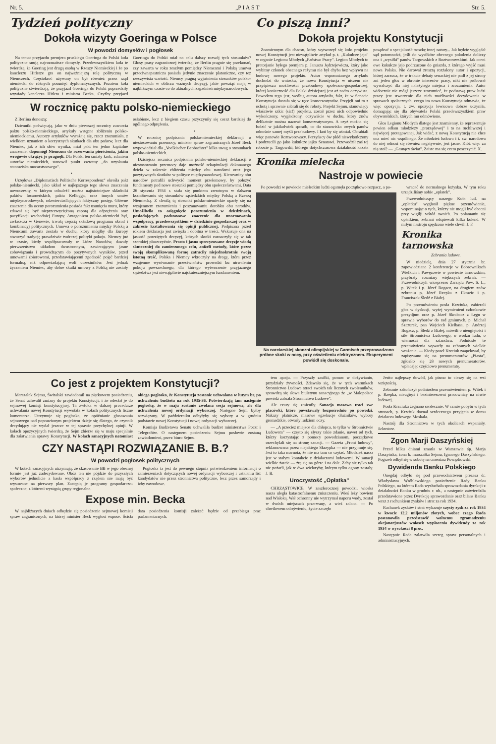Nr. 5. „P I A S T Str. 5.
Tydzień polityczny
Dokoła wizyty Goeringa w Polsce
W powodzi domysłów i pogłosek
Na temat przyjazdu premjera pruskiego Goeringa do Polski koła polityczne snują najrozmaitsze domysły. Przedewszystkiem koła te twierdzą, że Goering jest drugą osobą w Rzeszy Niemieckiej i że po kanclerzu Hitlerze gra on najważniejszą rolę polityczną w Niemczech. Częstokroć używany on był również przez rząd niemiecki do różnych posunięć dyplomatycznych. Pozatem koła polityczne stwierdzają, że przyjazd Goeringa do Polski poprzedziły wywiady kanclerza Hitlera i ministra Becka. Czyżby przyjazd Goeringa do Polski miał na celu dalszy rozwój tych stosunków? Głosy prasy zagranicznej twierdzą, że Berlin pragnie się przekonać, czy zawarta w roku zeszłym pomiędzy Niemcami i Polską umowa przeciwnapastnicza posiada jedynie znaczenie platoniczne, czy też rzeczywista wartość. Niemcy pragną wyjaśnienia stosunków polsko-niemieckich w obliczu ważnych decyzyj, jakie powziąć mają w najbliższym czasie co do aktualnych zagadnień międzynarodowych.
W rocznicę paktu polsko-niemieckiego
Z Berlina donoszą:
Dzienniki poświęcają, jako w dniu pierwszej rocznicy zawarcia paktu polsko-niemieckiego, artykuły wstępne zbliżeniu polsko-niemieckiemu. Autorzy artykułów wyrażają się, rzecz zrozumiała, z wielkiem uznaniem o korzystnych skutkach dla obu państw, lecz dla Niemiec, jak z ich słów wynika, miał pakt ten jedno kapitalne znaczenie: dopomógł Niemcom do rozerwania pierścienia, jakim wrogowie okrążyć je pragnęli. Dla Polski ten śmiały krok, zdaniem autorów niemieckich, stanowił punkt zwrotny „do uzyskania stanowiska mocarstwowego".
•
Urzędowa „Diplomatisch Politische Korrespondenz" określa pakt polsko-niemiecki, jako układ w najlepszego tego słowa znaczeniu nowoczesny, w którym odnaleźć można najistotniejsze składniki paktów locarneńskich, paktu Kellogga, oraz innych umów międzynarodowych, odzwierciadlających faktyczny postęp. Główne znaczenie dla oceny porozumienia posiada fakt usunięcia muru, który zdawał się być nieprzezwyciężoną zaporą dla odprężenia oraz pacyfikacji wschodniej Europy. Antagonizm polsko-niemiecki był, zwłaszcza w Genewie, trwałą częścią składową programu obrad i kombinacyj politycznych. Umowa o porozumieniu między Polską a Niemcami zawarta została w duchu, który mógłby dla Europy stworzyć tradycję prawdziwie twórczej polityki pokoju. Niemcy już w czasie, kiedy współpracowały w Lidze Narodów, dawały pierwszeństwo układom dwustronnym, zawierającym jasne zobowiązania i prowadzącym do pozytywnych wyników, przed umowami zbiorowemi, przedstawiającemi zgodność pojęć bardziej formalną, niż odpowiadającą woli uczestników. Jest jednak życzeniem Niemiec, aby dobre skutki umowy z Polską nie zostały osłabione, lecz z biegiem czasu przyczyniły się coraz bardziej do ogólnego odprężenia.
•
W rocznicę podpisania polsko-niemieckiej deklaracji o niestosowaniu przemocy, minister spraw zagranicznych Józef Beck wypowiedział dla „Voelkischer Beobachter" kilka uwag o stosunkach polsko-niemieckich.
Dzisiejsza rocznica podpisania polsko-niemieckiej deklaracji o niestosowaniu przemocy daje możność rekapitulacji dokonanego dzieła w zakresie zbliżenia między obu narodami oraz jego pozytywnych skutków w polityce międzynarodowej. Kierownicy obu narodów potrafili uchwycić moment przełomowy, by położyć fundamenty pod nowe stosunki pomiędzy obu społeczeństwami. Data 26 stycznia 1934 r. stała się punktem zwrotnym w dalszem kształtowaniu się stosunków sąsiedzkich między Polską a Rzeszą Niemiecką. Z chwilą tą stosunki polsko-niemieckie oparły się na wzajemnem zrozumieniu i poszanowaniu dorobku obu narodów. Umożliwiło to osiągnięcie porozumienia w dziedzinach, posiadających podstawowe znaczenie dla unormowania współpracy, przedewszystkiem w dziedzinie gospodarczej oraz w zakresie kształtowania się opinji publicznej. Podpisana przed rokiem deklaracja jest zwięzła i dobitna w treści. Wskazuje ona na jasność powziętych decyzyj, których skutki zaznaczyły się w tak szerokiej płaszczyźnie. Prosto i jasno sprecyzowane decyzje wiodą skuteczniej do zamierzonego celu, aniżeli metody, które przez swoją skomplikowaną formę zatraciły niejednokrotnie swoją istotną treść. Polska i Niemcy wkroczyły na drogę, która przez wzajemne wyrównanie przeciwieństw prowadzi ku utrwaleniu pokoju powszechnego, dla którego wytworzenie przyjaznego sąsiedztwa jest niewątpliwie najskuteczniejszym fundamentem.
Co piszą inni?
Dokoła projektu Konstytucji
Znamiennym dla chaosu, który wytworzył się koło projektu nowej Konstytucji jest niewątpliwie artykuł p. t. „Kukułcze jajo" w organie Legionu Młodych „Państwo Pracy". Legion Młodych to pretorjanie byłego premjera p. Janusza Jędrzejewicza, który jako wybitny członek obecnego reżymu nie był chyba bez wpływu na budowę nowego projektu. Autor wspomnianego artykułu dochodzi do wniosku, że nowa Konstytucja w niczem nie przyśpiesza możliwości przebudowy społeczno-gospodarczej, której konieczność dla Polski dzisiejszej jest aż nadto oczywista. Powodem tego jest, według autora artykułu, fakt, że w Senacie Konstytucja dostała się w ręce konserwatystów. Przyjęli oni to z ochotą i sprawnie zabrali się do roboty. Projekt Sejmu, stanowiący właściwie szkic (sic!) projektu, został przez nich odpowiednio wykończony, wygładzony, oczywiście w duchu, który znów delikatnie można nazwać konserwatywnym. A czyż można się łudzić w jakikolwiek sposób, co do stanowiska owych panów odnośnie samej myśli przebudowy. I koń by się uśmiał. Obrabiali więc panowie Roztworowscy, Perzyńscy ów płód niewykończony i podrzucili go jako kukułcze jajko Senatowi. Przewodził zaś tej robocie p. Targowski, którego dotychczasowa działalność kazała posądzać o specjalność troszkę innej natury... Jak będzie wyglądał sąd potomności, jeśli do wysiłków obecnego pokolenia doliczy ona i „wysiłki" panów Targowskich z Roztworowskimi. Jak oceni owe kukułcze jajo podrzucone do gniazda, z którego wyjść musi nowa Polska. Nie darował zresztą rozżalony autor i opozycji, której zarzuca, że w trakcie debaty senackiej nie padł z jej strony ani jeden głos w obronie interesów pracy, nikt nie próbował wywalczyć dla niej należytego miejsca i zrozumienia. Autor widocznie nie mógł jeszcze zrozumieć, że podstawą praw ludzi pracy jest stworzenie dla nich możliwości decydowania w sprawach społecznych, czego im nowa Konstytucja odmawia, że więc opozycja, t. zw. opozycja lewicowa dobrze uczyniła, domagając się dla obywatela Polski przedewszystkiem praw obywatelskich, których mu odmówiono.
Głos Legionu Młodych dlatego jest znamienny, że reprezentuje pewien odłam młodzieży „prorządowej" i to na ruchliwszej i najwięcej protegowanej. Jak widać, z nową Konstytucją nie chce ona mieć nic wspólnego. Że młodzież ludowa i t. zw. narodowa do niej odnosi się również negatywnie, jest jasne. Któż więc za nią stoi? — „Gasnący świat". Zaiste ma się czem poszczycić. X.
Kronika mielecka
Nastroje w powiecie
Po powodzi w powiecie mieleckim ludzi ogarnęła początkowo rozpacz, a po-
Na narciarskiej skoczni olimpijskiej w Garmisch przeprowadzono próbne skoki w nocy, przy oświetleniu elektrycznem. Eksperyment powiódł się doskonale.
wracać do normalnego łożyska. W tym roku urządziliśmy sobie „opłatek".
Przewodniczący naszego Koła lud. na „opłatku" wygłosił piękne przemówienie, wspominając o tych, którzy nie mogli być obecni przy wigilji wśród swoich. Po połamaniu się opłatkiem, zebrani odśpiewali kilka kolend. W miłym nastroju spędzono wiele chwil. J. F.
Kronika tarnowska
Zebrania ludowe.
W niedzielę, dnia 27 stycznia br. zapowiedziane 2 konferencje w Bobrownikach Wielkich i Pawęzowie w powiecie tarnowskim, przybrały rozmiary większych zebrań. — Przewodniczyli wiceprezes Zarządu Pow. S. L., p. Witek i p. Józef Bogacz, na drugiem znów zebraniu p. Józef Rzepka z Ilkowic i p. Franciszek Śledź z Białej.
Po przemówieniu posła Krzciuka, zabierali głos w dyskusji, wyżej wymienieni członkowie prezydjum oraz p. Józef Skrabacz z Łęgu w sprawie wyborów do rad gminnych, p. Michał Szczurek, pan Wojciech Kiełbasa, p. Andrzej Bogacz, p. Śledź z Białej, mówili o nieugiętości i sile Stronnictwa Ludowego, o wodzu ludu, o wierności dla sztandaru. Podniosłe te przemówienia wywarły na zebranych wielkie wrażenie. — Kiedy poseł Krzciuk zaapelował, by zapisywano się na prenumeratorów „Piasta", zgłosiło się 28 nowych prenumeratorów, wpłacając częściowo prenumeratę.
Co jest z projektem Konstytucji?
Marszałek Sejmu, Świtalski zawiadomił na piątkowem posiedzeniu, że Senat uchwalił zmiany do projektu Konstytucji, i że odesłał je do sejmowej komisji konstytucyjnej. Ta zwłoka w dalszej procedurze uchwalania nowej Konstytucji wywołała w kołach politycznych liczne komentarze. Utrzymuje się pogłoska, że opóźnianie głosowania sejmowego nad poprawionym projektem dzieje się dlatego, że czynnik decydujący nie wydał jeszcze w tej sprawie przychylnej opinji. W kołach opozycyjnych twierdzą, że Sejm zbierze się w maju specjalnie dla załatwienia sprawy Konstytucji. W kołach sanacyjnych natomiast obiega pogłoska, że Konstytucja zostanie uchwalona w lutym br. po uchwaleniu budżetu na rok 1935-36. Potwierdzają tam następnie pogłoskę, że w maju zostanie zwołana sesja sejmowa, ale dla uchwalenia nowej ordynacji wyborczej. Następne Sejm byłby rozwiązany. W październiku odbyłyby się wybory a w grudniu podstawie nowej Konstytucji i nowej ordynacji wyborczej.
Komisja Budżetowa Senatu uchwaliła budżet ministerstwa Poczt i Telegrafów. O następnem posiedzeniu Sejmu posłowie zostaną zawiadomieni, przez biuro Sejmu.
CZY NASTĄPI ROZWIĄZANIE B. B.?
W powodzi pogłosek politycznych
W kołach sanacyjnych utrzymują, że skasowanie BB w jego obecnej formie jest już zadecydowane. Obóz ten nie pójdzie do przyszłych wyborów jednolicie a hasła współpracy z rządem nie mają być wysuwane na pierwszy plan. Zastąpią je programy gospodarczo-społeczne, z któremi wystąpią grupy regjonalne.
Pogłoska ta jest do pewnego stopnia potwierdzeniem informacji o zamierzeniach dotyczących nowej ordynacji wyborczej i ustalaniu list kandydatów nie przez stronnictwa polityczne, lecz przez samorządy i izby zawodowe.
Expose min. Becka
W najbliższych dniach odbędzie się posiedzenie sejmowej komisji spraw zagranicznych, na której minister Beck wygłosi expose. Ścisła data posiedzenia komisji zależeć będzie od przebiegu prac parlamentarnych.
tem apatja. — Przyszły zasiłki, pomoc w dożywianiu, przydziały żywności. Zdawało się, że w tych warunkach Stronnictwo Ludowe straci swoich tak licznych zwolenników, sprawdzą się słowa biuletynu sanacyjnego że „w Małopolsce powódź zabrała Stronnictwo Ludowe".
Ale czasy się zmieniły. Sanacja masowo traci swe placówki, które powstawały bezpośrednio po powodzi. Nakazy płatnicze, masowe egzekucje dłużników, wybory gromadzkie, otwarły ludziom oczy.
— „A przecież miejsce dla chłopca, to tylko w Stronnictwie Ludowem" — często się słyszy takie zdanie, nawet od tych, którzy korzystając z pomocy powodzianom, początkowo orzechylali się na stronę sanacji. — Gazeta „Front ludowy", reklamowana przez niejakiego Skrzypka — nie przyjmuje się. Jest to taka marnota, że nie ma tam co czytać. Młodzież nasza jest w stałym kontakcie z działaczami ludowemi. W sanacji wielkie żarcie — żrą się na górze i na dole. Żeby się tylko tak nie pożarli, jak te dwa wieloryby, którym tylko ogony zostały. J. B.
Uroczystość „Opłatka"
CHRZĄSTOWICE. W zeszłorocznej powodzi, wioska nasza uległa katastrofalnemu zniszczeniu. Wieś leży bowiem nad Wisłoką. Wał ochronny nie wytrzymał naporu wody, został w dwóch miejscach przerwany, a wieś zalana. — Po chwilowem odrętwieniu, życie zaczęło
Jestto najlepszy dowód, jak pismo to cieszy się na wsi wziętością.
Zebranie zakończył podniosłem przemówieniem p. Witek i p. Rzepka, nieugięci i bezinteresowni pracownicy na niwie ludowej.
Posła Krzciuka żegnano serdecznie. W czasie pobytu w tych stronach, p. Krzciuk doznał serdecznego przyjęcia w domu działacza ludowego Moskala.
Nastrój dla Stronnictwa w tych okolicach wspaniały. Sekretarz.
Zgon Marji Daszyńskiej
Przed kilku dniami zmarła w Warszawie śp. Marja Daszyńska, żona b. marszałka Sejmu, Ignacego Daszyńskiego. Pogrzeb odbył się w sobotę na cmentarz Powązkowski.
Dywidenda Banku Polskiego
Onegdaj odbyło się pod przewodnictwem prezesa dr. Władysława Wróblewskiego posiedzenie Rady Banku Polskiego, na którem Rada wysłuchała sprawozdania dyrekcji z działalności Banku w grudniu r. ub., a następnie zatwierdziła przedstawione przez Dyrekcję sprawozdanie oraz bilans Banku wraz z rachunkiem zysków i strat za rok 1934.
Rachunek zysków i strat wykazuje czysty zysk za rok 1934 w kwocie 12,2 miljonów złotych, wobec czego Rada postanowiła przedstawić walnemu zgromadzeniu akcjonarjuszów wniosek wypłacenia dywidendy za rok 1934 w wysokości 8 proc.
Następnie Rada załatwiła szereg spraw personalnych i administracyjnych.